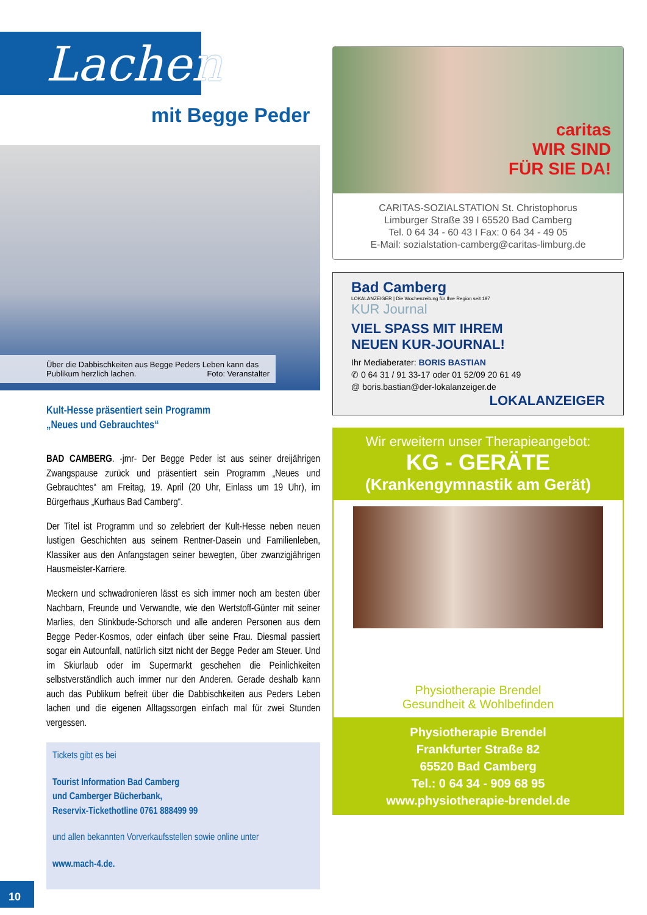Lachen
mit Begge Peder
Über die Dabbischkeiten aus Begge Peders Leben kann das Publikum herzlich lachen. Foto: Veranstalter
Kult-Hesse präsentiert sein Programm
„Neues und Gebrauchtes“
BAD CAMBERG. -jmr- Der Begge Peder ist aus seiner dreijährigen Zwangspause zurück und präsentiert sein Programm „Neues und Gebrauchtes“ am Freitag, 19. April (20 Uhr, Einlass um 19 Uhr), im Bürgerhaus „Kurhaus Bad Camberg“.
Der Titel ist Programm und so zelebriert der Kult-Hesse neben neuen lustigen Geschichten aus seinem Rentner-Dasein und Familienleben, Klassiker aus den Anfangstagen seiner bewegten, über zwanzigjährigen Hausmeister-Karriere.
Meckern und schwadronieren lässt es sich immer noch am besten über Nachbarn, Freunde und Verwandte, wie den Wertstoff-Günter mit seiner Marlies, den Stinkbude-Schorsch und alle anderen Personen aus dem Begge Peder-Kosmos, oder einfach über seine Frau. Diesmal passiert sogar ein Autounfall, natürlich sitzt nicht der Begge Peder am Steuer. Und im Skiurlaub oder im Supermarkt geschehen die Peinlichkeiten selbstverständlich auch immer nur den Anderen. Gerade deshalb kann auch das Publikum befreit über die Dabbischkeiten aus Peders Leben lachen und die eigenen Alltagssorgen einfach mal für zwei Stunden vergessen.
Tickets gibt es bei
Tourist Information Bad Camberg
und Camberger Bücherbank,
Reservix-Tickethotline 0761 888499 99
und allen bekannten Vorverkaufsstellen sowie online unter
www.mach-4.de.
caritas
WIR SIND
FÜR SIE DA!
CARITAS-SOZIALSTATION St. Christophorus
Limburger Straße 39 I 65520 Bad Camberg
Tel. 0 64 34 - 60 43 I Fax: 0 64 34 - 49 05
E-Mail: sozialstation-camberg@caritas-limburg.de
Bad Camberg
LOKALANZEIGER | Die Wochenzeitung für Ihre Region seit 197
KUR Journal
VIEL SPASS MIT IHREM
NEUEN KUR-JOURNAL!
Ihr Mediaberater: BORIS BASTIAN
✆ 0 64 31 / 91 33-17 oder 01 52/09 20 61 49
@ boris.bastian@der-lokalanzeiger.de
LOKALANZEIGER
Wir erweitern unser Therapieangebot:
KG - GERÄTE
(Krankengymnastik am Gerät)
Physiotherapie Brendel
Gesundheit & Wohlbefinden
Physiotherapie Brendel
Frankfurter Straße 82
65520 Bad Camberg
Tel.: 0 64 34 - 909 68 95
www.physiotherapie-brendel.de
10